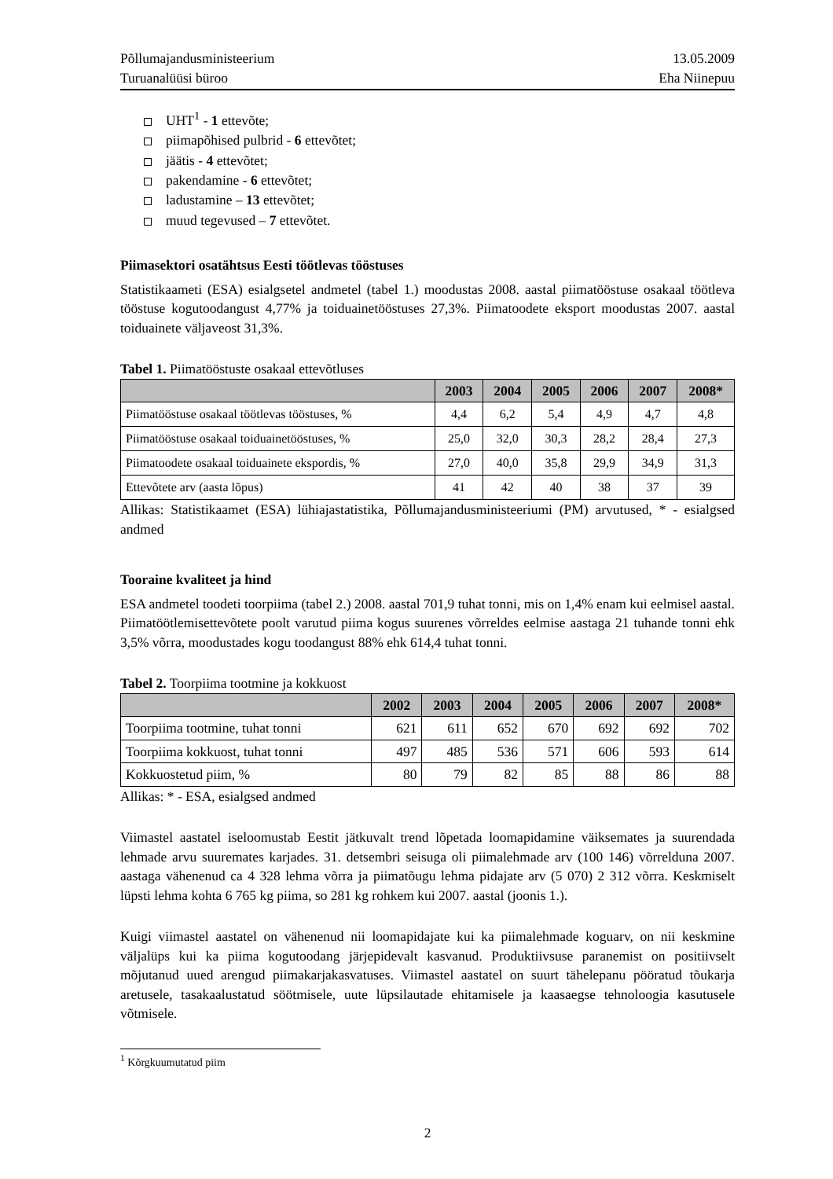Põllumajandusministeerium
Turuanalüüsi büroo
13.05.2009
Eha Niinepuu
UHT<sup>1</sup> - 1 ettevõte;
piimapõhised pulbrid - 6 ettevõtet;
jäätis - 4 ettevõtet;
pakendamine - 6 ettevõtet;
ladustamine – 13 ettevõtet;
muud tegevused – 7 ettevõtet.
Piimasektori osatähtsus Eesti töötlevas tööstuses
Statistikaameti (ESA) esialgsetel andmetel (tabel 1.) moodustas 2008. aastal piimatööstuse osakaal töötleva tööstuse kogutoodangust 4,77% ja toiduainetööstuses 27,3%. Piimatoodete eksport moodustas 2007. aastal toiduainete väljaveost 31,3%.
Tabel 1. Piimatööstuste osakaal ettevõtluses
| | 2003 | 2004 | 2005 | 2006 | 2007 | 2008* |
| --- | --- | --- | --- | --- | --- | --- |
| Piimatööstuse osakaal töötlevas tööstuses, % | 4,4 | 6,2 | 5,4 | 4,9 | 4,7 | 4,8 |
| Piimatööstuse osakaal toiduainetööstuses, % | 25,0 | 32,0 | 30,3 | 28,2 | 28,4 | 27,3 |
| Piimatoodete osakaal toiduainete ekspordis, % | 27,0 | 40,0 | 35,8 | 29,9 | 34,9 | 31,3 |
| Ettevõtete arv (aasta lõpus) | 41 | 42 | 40 | 38 | 37 | 39 |
Allikas: Statistikaamet (ESA) lühiajastatistika, Põllumajandusministeeriumi (PM) arvutused, * - esialgsed andmed
Tooraine kvaliteet ja hind
ESA andmetel toodeti toorpiima (tabel 2.) 2008. aastal 701,9 tuhat tonni, mis on 1,4% enam kui eelmisel aastal. Piimatöötlemisettevõtete poolt varutud piima kogus suurenes võrreldes eelmise aastaga 21 tuhande tonni ehk 3,5% võrra, moodustades kogu toodangust 88% ehk 614,4 tuhat tonni.
Tabel 2. Toorpiima tootmine ja kokkuost
| | 2002 | 2003 | 2004 | 2005 | 2006 | 2007 | 2008* |
| --- | --- | --- | --- | --- | --- | --- | --- |
| Toorpiima tootmine, tuhat tonni | 621 | 611 | 652 | 670 | 692 | 692 | 702 |
| Toorpiima kokkuost, tuhat tonni | 497 | 485 | 536 | 571 | 606 | 593 | 614 |
| Kokkuostetud piim, % | 80 | 79 | 82 | 85 | 88 | 86 | 88 |
Allikas: * - ESA, esialgsed andmed
Viimastel aastatel iseloomustab Eestit jätkuvalt trend lõpetada loomapidamine väiksemates ja suurendada lehmade arvu suuremates karjades. 31. detsembri seisuga oli piimalehmade arv (100 146) võrrelduna 2007. aastaga vähenenud ca 4 328 lehma võrra ja piimatõugu lehma pidajate arv (5 070) 2 312 võrra. Keskmiselt lüpsti lehma kohta 6 765 kg piima, so 281 kg rohkem kui 2007. aastal (joonis 1.).
Kuigi viimastel aastatel on vähenenud nii loomapidajate kui ka piimalehmade koguarv, on nii keskmine väljalüps kui ka piima kogutoodang järjepidevalt kasvanud. Produktiivsuse paranemist on positiivselt mõjutanud uued arengud piimakarjakasvatuses. Viimastel aastatel on suurt tähelepanu pööratud tõukarja aretusele, tasakaalustatud söötmisele, uute lüpsilautade ehitamisele ja kaasaegse tehnoloogia kasutusele võtmisele.
<sup>1</sup> Kõrgkuumutatud piim
2